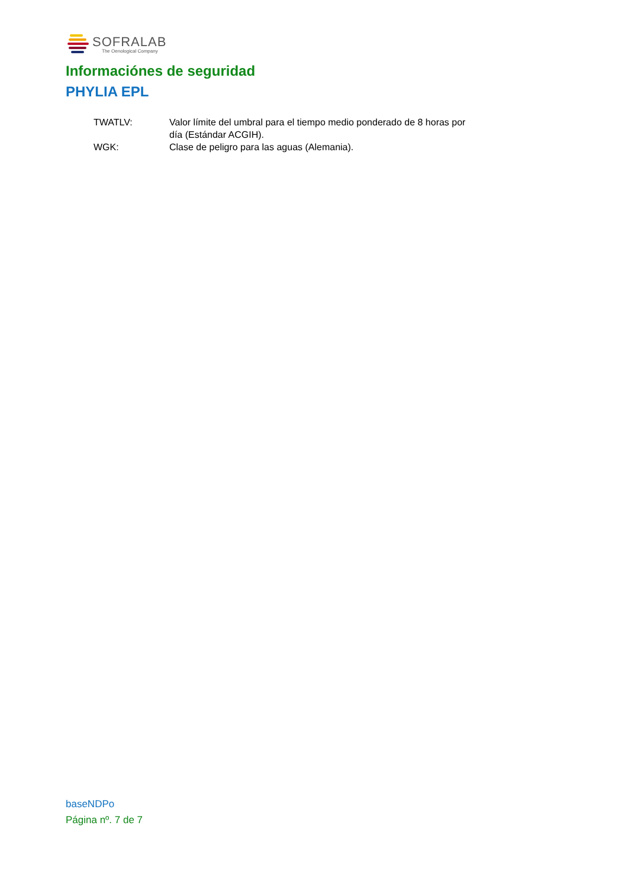SOFRALAB
The Oenological Company
Informaciónes de seguridad
PHYLIA EPL
| TWATLV: | Valor límite del umbral para el tiempo medio ponderado de 8 horas por día (Estándar ACGIH). |
| WGK: | Clase de peligro para las aguas (Alemania). |
baseNDPo
Página nº. 7 de 7